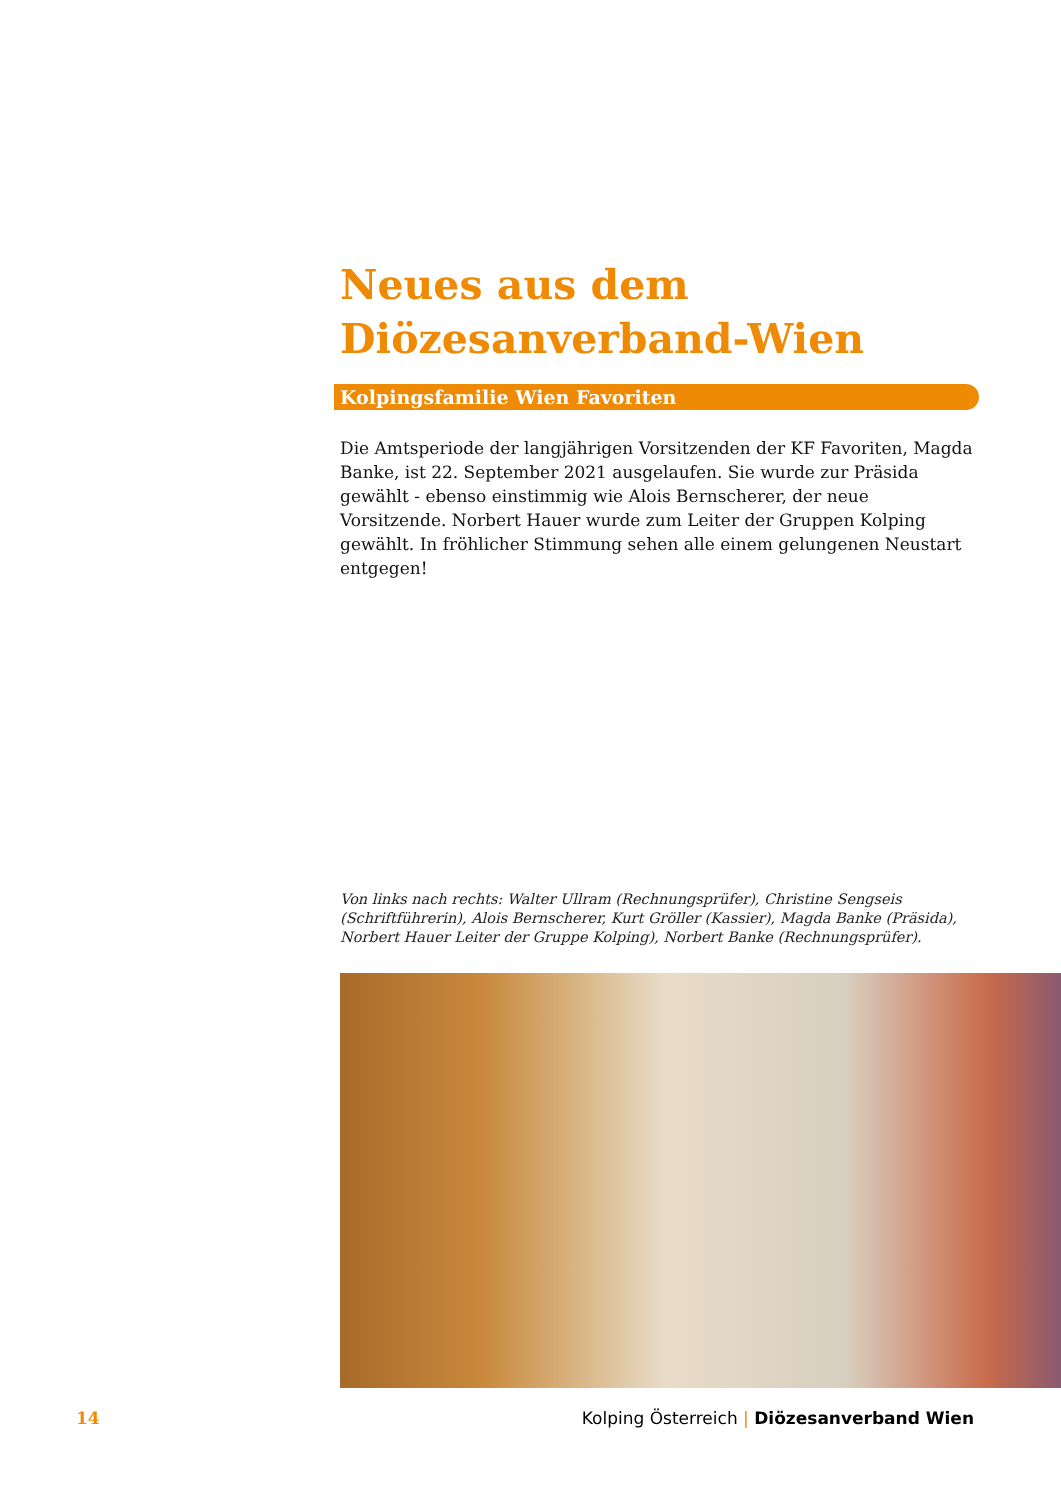Neues aus dem Diözesanverband-Wien
Kolpingsfamilie Wien Favoriten
Die Amtsperiode der langjährigen Vorsitzenden der KF Favoriten, Magda Banke, ist 22. September 2021 ausgelaufen. Sie wurde zur Präsida gewählt - ebenso einstimmig wie Alois Bernscherer, der neue Vorsitzende. Norbert Hauer wurde zum Leiter der Gruppen Kolping gewählt. In fröhlicher Stimmung sehen alle einem gelungenen Neustart entgegen!
Von links nach rechts: Walter Ullram (Rechnungsprüfer), Christine Sengseis (Schriftführerin), Alois Bernscherer, Kurt Gröller (Kassier), Magda Banke (Präsida), Norbert Hauer Leiter der Gruppe Kolping), Norbert Banke (Rechnungsprüfer).
14 Kolping Österreich | Diözesanverband Wien